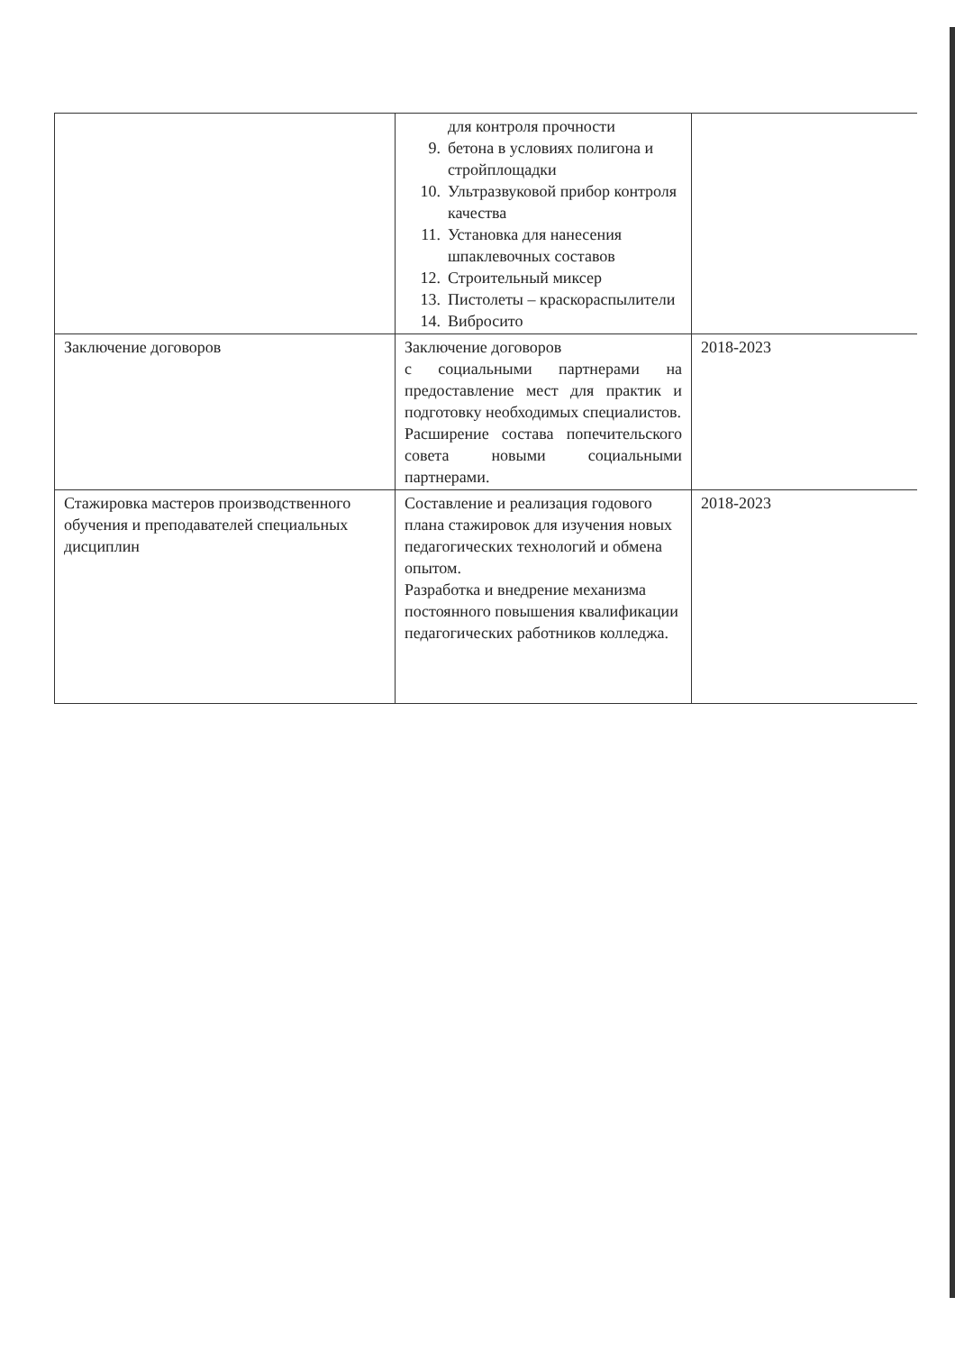| | для контроля прочности 9. бетона в условиях полигона и стройплощадки 10. Ультразвуковой прибор контроля качества 11. Установка для нанесения шпаклевочных составов 12. Строительный миксер 13. Пистолеты – краскораспылители 14. Вибросито | |
| Заключение договоров | Заключение договоров с социальными партнерами на предоставление мест для практик и подготовку необходимых специалистов. Расширение состава попечительского совета новыми социальными партнерами. | 2018-2023 |
| Стажировка мастеров производственного обучения и преподавателей специальных дисциплин | Составление и реализация годового плана стажировок для изучения новых педагогических технологий и обмена опытом. Разработка и внедрение механизма постоянного повышения квалификации педагогических работников колледжа. | 2018-2023 |